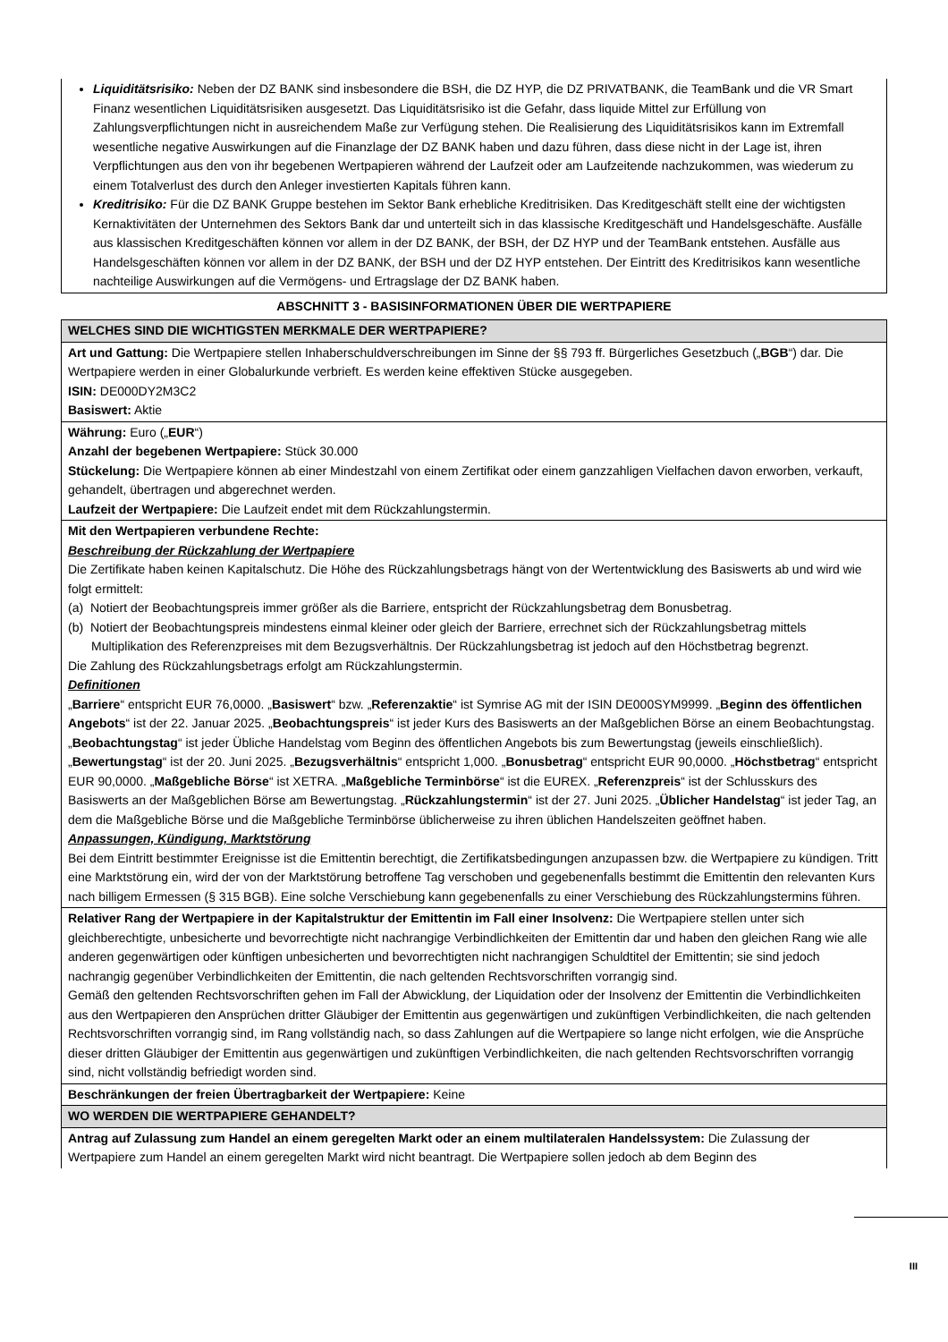| Liquiditätsrisiko: Neben der DZ BANK sind insbesondere die BSH, die DZ HYP, die DZ PRIVATBANK, die TeamBank und die VR Smart Finanz wesentlichen Liquiditätsrisiken ausgesetzt. Das Liquiditätsrisiko ist die Gefahr, dass liquide Mittel zur Erfüllung von Zahlungsverpflichtungen nicht in ausreichendem Maße zur Verfügung stehen. Die Realisierung des Liquiditätsrisikos kann im Extremfall wesentliche negative Auswirkungen auf die Finanzlage der DZ BANK haben und dazu führen, dass diese nicht in der Lage ist, ihren Verpflichtungen aus den von ihr begebenen Wertpapieren während der Laufzeit oder am Laufzeitende nachzukommen, was wiederum zu einem Totalverlust des durch den Anleger investierten Kapitals führen kann. Kreditrisiko: Für die DZ BANK Gruppe bestehen im Sektor Bank erhebliche Kreditrisiken. Das Kreditgeschäft stellt eine der wichtigsten Kernaktivitäten der Unternehmen des Sektors Bank dar und unterteilt sich in das klassische Kreditgeschäft und Handelsgeschäfte. Ausfälle aus klassischen Kreditgeschäften können vor allem in der DZ BANK, der BSH, der DZ HYP und der TeamBank entstehen. Ausfälle aus Handelsgeschäften können vor allem in der DZ BANK, der BSH und der DZ HYP entstehen. Der Eintritt des Kreditrisikos kann wesentliche nachteilige Auswirkungen auf die Vermögens- und Ertragslage der DZ BANK haben. |
ABSCHNITT 3 - BASISINFORMATIONEN ÜBER DIE WERTPAPIERE
| WELCHES SIND DIE WICHTIGSTEN MERKMALE DER WERTPAPIERE? |
| --- |
| Art und Gattung: Die Wertpapiere stellen Inhaberschuldverschreibungen im Sinne der §§ 793 ff. Bürgerliches Gesetzbuch („ BGB “) dar. Die Wertpapiere werden in einer Globalurkunde verbrieft. Es werden keine effektiven Stücke ausgegeben. ISIN: DE000DY2M3C2 Basiswert: Aktie |
| Währung: Euro („ EUR “) Anzahl der begebenen Wertpapiere: Stück 30.000 Stückelung: Die Wertpapiere können ab einer Mindestzahl von einem Zertifikat oder einem ganzzahligen Vielfachen davon erworben, verkauft, gehandelt, übertragen und abgerechnet werden. Laufzeit der Wertpapiere: Die Laufzeit endet mit dem Rückzahlungstermin. |
| Mit den Wertpapieren verbundene Rechte: Beschreibung der Rückzahlung der Wertpapiere Die Zertifikate haben keinen Kapitalschutz. Die Höhe des Rückzahlungsbetrags hängt von der Wertentwicklung des Basiswerts ab und wird wie folgt ermittelt: (a) Notiert der Beobachtungspreis immer größer als die Barriere, entspricht der Rückzahlungsbetrag dem Bonusbetrag. (b) Notiert der Beobachtungspreis mindestens einmal kleiner oder gleich der Barriere, errechnet sich der Rückzahlungsbetrag mittels Multiplikation des Referenzpreises mit dem Bezugsverhältnis. Der Rückzahlungsbetrag ist jedoch auf den Höchstbetrag begrenzt. Die Zahlung des Rückzahlungsbetrags erfolgt am Rückzahlungstermin. Definitionen „ Barriere “ entspricht EUR 76,0000. „ Basiswert “ bzw. „ Referenzaktie “ ist Symrise AG mit der ISIN DE000SYM9999. „ Beginn des öffentlichen Angebots “ ist der 22. Januar 2025. „ Beobachtungspreis “ ist jeder Kurs des Basiswerts an der Maßgeblichen Börse an einem Beobachtungstag. „ Beobachtungstag “ ist jeder Übliche Handelstag vom Beginn des öffentlichen Angebots bis zum Bewertungstag (jeweils einschließlich). „ Bewertungstag “ ist der 20. Juni 2025. „ Bezugsverhältnis “ entspricht 1,000. „ Bonusbetrag “ entspricht EUR 90,0000. „ Höchstbetrag “ entspricht EUR 90,0000. „ Maßgebliche Börse “ ist XETRA. „ Maßgebliche Terminbörse “ ist die EUREX. „ Referenzpreis “ ist der Schlusskurs des Basiswerts an der Maßgeblichen Börse am Bewertungstag. „ Rückzahlungstermin “ ist der 27. Juni 2025. „ Üblicher Handelstag “ ist jeder Tag, an dem die Maßgebliche Börse und die Maßgebliche Terminbörse üblicherweise zu ihren üblichen Handelszeiten geöffnet haben. Anpassungen, Kündigung, Marktstörung Bei dem Eintritt bestimmter Ereignisse ist die Emittentin berechtigt, die Zertifikatsbedingungen anzupassen bzw. die Wertpapiere zu kündigen. Tritt eine Marktstörung ein, wird der von der Marktstörung betroffene Tag verschoben und gegebenenfalls bestimmt die Emittentin den relevanten Kurs nach billigem Ermessen (§ 315 BGB). Eine solche Verschiebung kann gegebenenfalls zu einer Verschiebung des Rückzahlungstermins führen. |
| Relativer Rang der Wertpapiere in der Kapitalstruktur der Emittentin im Fall einer Insolvenz: Die Wertpapiere stellen unter sich gleichberechtigte, unbesicherte und bevorrechtigte nicht nachrangige Verbindlichkeiten der Emittentin dar und haben den gleichen Rang wie alle anderen gegenwärtigen oder künftigen unbesicherten und bevorrechtigten nicht nachrangigen Schuldtitel der Emittentin; sie sind jedoch nachrangig gegenüber Verbindlichkeiten der Emittentin, die nach geltenden Rechtsvorschriften vorrangig sind. Gemäß den geltenden Rechtsvorschriften gehen im Fall der Abwicklung, der Liquidation oder der Insolvenz der Emittentin die Verbindlichkeiten aus den Wertpapieren den Ansprüchen dritter Gläubiger der Emittentin aus gegenwärtigen und zukünftigen Verbindlichkeiten, die nach geltenden Rechtsvorschriften vorrangig sind, im Rang vollständig nach, so dass Zahlungen auf die Wertpapiere so lange nicht erfolgen, wie die Ansprüche dieser dritten Gläubiger der Emittentin aus gegenwärtigen und zukünftigen Verbindlichkeiten, die nach geltenden Rechtsvorschriften vorrangig sind, nicht vollständig befriedigt worden sind. |
| Beschränkungen der freien Übertragbarkeit der Wertpapiere: Keine |
| WO WERDEN DIE WERTPAPIERE GEHANDELT? |
| Antrag auf Zulassung zum Handel an einem geregelten Markt oder an einem multilateralen Handelssystem: Die Zulassung der Wertpapiere zum Handel an einem geregelten Markt wird nicht beantragt. Die Wertpapiere sollen jedoch ab dem Beginn des |
III